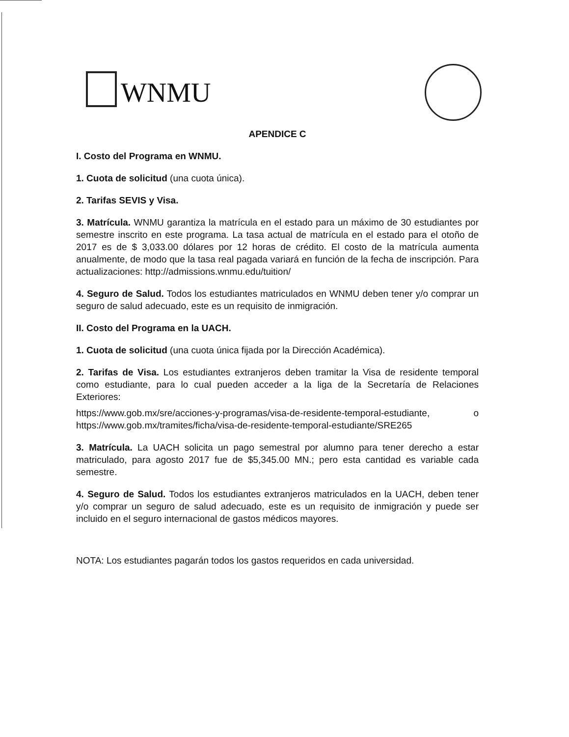WNMU
APENDICE C
I. Costo del Programa en WNMU.
1. Cuota de solicitud (una cuota única).
2. Tarifas SEVIS y Visa.
3. Matrícula. WNMU garantiza la matrícula en el estado para un máximo de 30 estudiantes por semestre inscrito en este programa. La tasa actual de matrícula en el estado para el otoño de 2017 es de $ 3,033.00 dólares por 12 horas de crédito. El costo de la matrícula aumenta anualmente, de modo que la tasa real pagada variará en función de la fecha de inscripción. Para actualizaciones: http://admissions.wnmu.edu/tuition/
4. Seguro de Salud. Todos los estudiantes matriculados en WNMU deben tener y/o comprar un seguro de salud adecuado, este es un requisito de inmigración.
II. Costo del Programa en la UACH.
1. Cuota de solicitud (una cuota única fijada por la Dirección Académica).
2. Tarifas de Visa. Los estudiantes extranjeros deben tramitar la Visa de residente temporal como estudiante, para lo cual pueden acceder a la liga de la Secretaría de Relaciones Exteriores:
https://www.gob.mx/sre/acciones-y-programas/visa-de-residente-temporal-estudiante, o https://www.gob.mx/tramites/ficha/visa-de-residente-temporal-estudiante/SRE265
3. Matrícula. La UACH solicita un pago semestral por alumno para tener derecho a estar matriculado, para agosto 2017 fue de $5,345.00 MN.; pero esta cantidad es variable cada semestre.
4. Seguro de Salud. Todos los estudiantes extranjeros matriculados en la UACH, deben tener y/o comprar un seguro de salud adecuado, este es un requisito de inmigración y puede ser incluido en el seguro internacional de gastos médicos mayores.
NOTA: Los estudiantes pagarán todos los gastos requeridos en cada universidad.